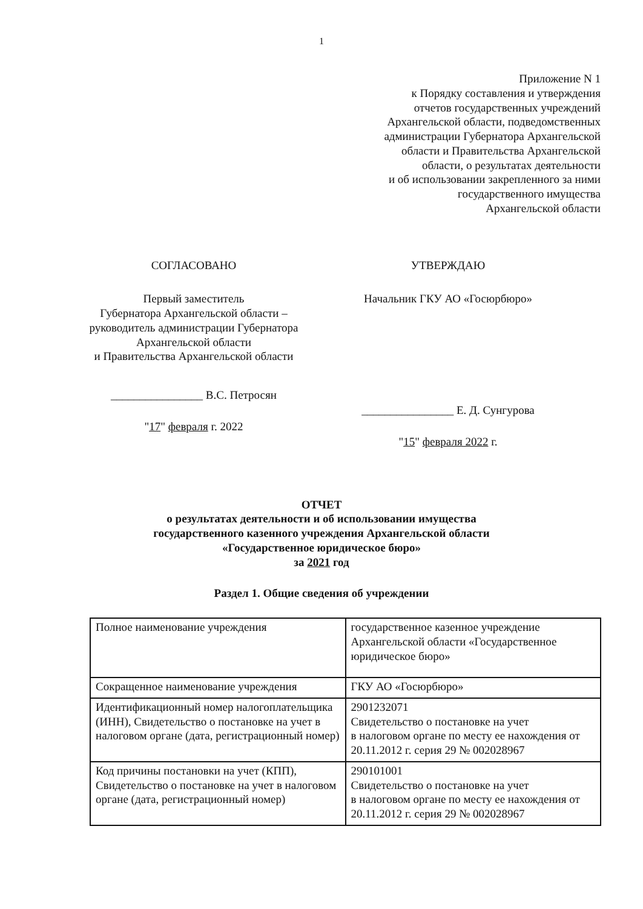1
Приложение N 1
к Порядку составления и утверждения
отчетов государственных учреждений
Архангельской области, подведомственных
администрации Губернатора Архангельской
области и Правительства Архангельской
области, о результатах деятельности
и об использовании закрепленного за ними
государственного имущества
Архангельской области
СОГЛАСОВАНО
Первый заместитель
Губернатора Архангельской области –
руководитель администрации Губернатора
Архангельской области
и Правительства Архангельской области
________________ В.С. Петросян
"17" февраля г. 2022
УТВЕРЖДАЮ
Начальник ГКУ АО «Госюрбюро»
________________ Е. Д. Сунгурова
"15" февраля 2022 г.
ОТЧЕТ
о результатах деятельности и об использовании имущества
государственного казенного учреждения Архангельской области
«Государственное юридическое бюро»
за 2021 год
Раздел 1. Общие сведения об учреждении
| Полное наименование учреждения | государственное казенное учреждение Архангельской области «Государственное юридическое бюро» |
| Сокращенное наименование учреждения | ГКУ АО «Госюрбюро» |
| Идентификационный номер налогоплательщика (ИНН), Свидетельство о постановке на учет в налоговом органе (дата, регистрационный номер) | 2901232071 Свидетельство о постановке на учет в налоговом органе по месту ее нахождения от 20.11.2012 г. серия 29 № 002028967 |
| Код причины постановки на учет (КПП), Свидетельство о постановке на учет в налоговом органе (дата, регистрационный номер) | 290101001 Свидетельство о постановке на учет в налоговом органе по месту ее нахождения от 20.11.2012 г. серия 29 № 002028967 |